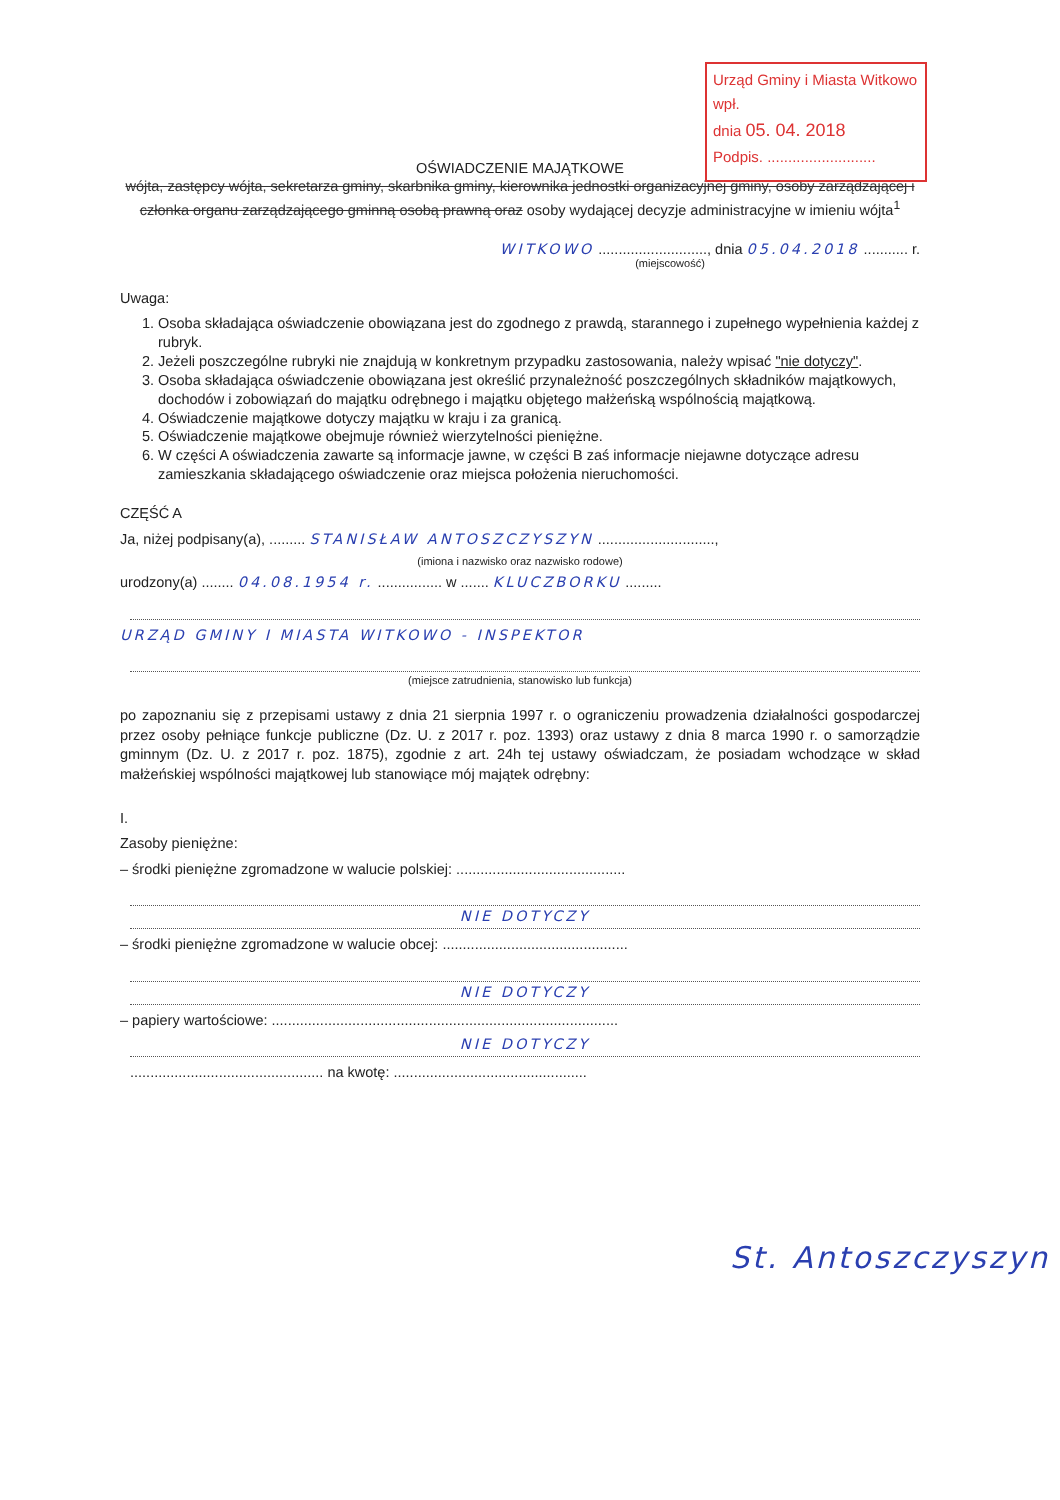Urząd Gminy i Miasta Witkowo
wpł.
dnia 05. 04. 2018
Podpis. ..........................
OŚWIADCZENIE MAJĄTKOWE
wójta, zastępcy wójta, sekretarza gminy, skarbnika gminy, kierownika jednostki organizacyjnej gminy, osoby zarządzającej i członka organu zarządzającego gminną osobą prawną oraz osoby wydającej decyzje administracyjne w imieniu wójta<sup>1</sup>
WITKOWO ..........................., dnia 05.04.2018 ........... r.
(miejscowość)
Uwaga:
1. Osoba składająca oświadczenie obowiązana jest do zgodnego z prawdą, starannego i zupełnego wypełnienia każdej z rubryk.
2. Jeżeli poszczególne rubryki nie znajdują w konkretnym przypadku zastosowania, należy wpisać "nie dotyczy".
3. Osoba składająca oświadczenie obowiązana jest określić przynależność poszczególnych składników majątkowych, dochodów i zobowiązań do majątku odrębnego i majątku objętego małżeńską wspólnością majątkową.
4. Oświadczenie majątkowe dotyczy majątku w kraju i za granicą.
5. Oświadczenie majątkowe obejmuje również wierzytelności pieniężne.
6. W części A oświadczenia zawarte są informacje jawne, w części B zaś informacje niejawne dotyczące adresu zamieszkania składającego oświadczenie oraz miejsca położenia nieruchomości.
CZĘŚĆ A
Ja, niżej podpisany(a), ......... STANISŁAW ANTOSZCZYSZYN .............................,
(imiona i nazwisko oraz nazwisko rodowe)
urodzony(a) ........ 04.08.1954 r. ................ w ....... KLUCZBORKU .........
URZĄD GMINY I MIASTA WITKOWO - INSPEKTOR
(miejsce zatrudnienia, stanowisko lub funkcja)
po zapoznaniu się z przepisami ustawy z dnia 21 sierpnia 1997 r. o ograniczeniu prowadzenia działalności gospodarczej przez osoby pełniące funkcje publiczne (Dz. U. z 2017 r. poz. 1393) oraz ustawy z dnia 8 marca 1990 r. o samorządzie gminnym (Dz. U. z 2017 r. poz. 1875), zgodnie z art. 24h tej ustawy oświadczam, że posiadam wchodzące w skład małżeńskiej wspólności majątkowej lub stanowiące mój majątek odrębny:
I.
Zasoby pieniężne:
– środki pieniężne zgromadzone w walucie polskiej: ..........................................
NIE DOTYCZY
– środki pieniężne zgromadzone w walucie obcej: ..............................................
NIE DOTYCZY
– papiery wartościowe: ......................................................................................
NIE DOTYCZY
................................................ na kwotę: ................................................
St. Antoszczyszyn